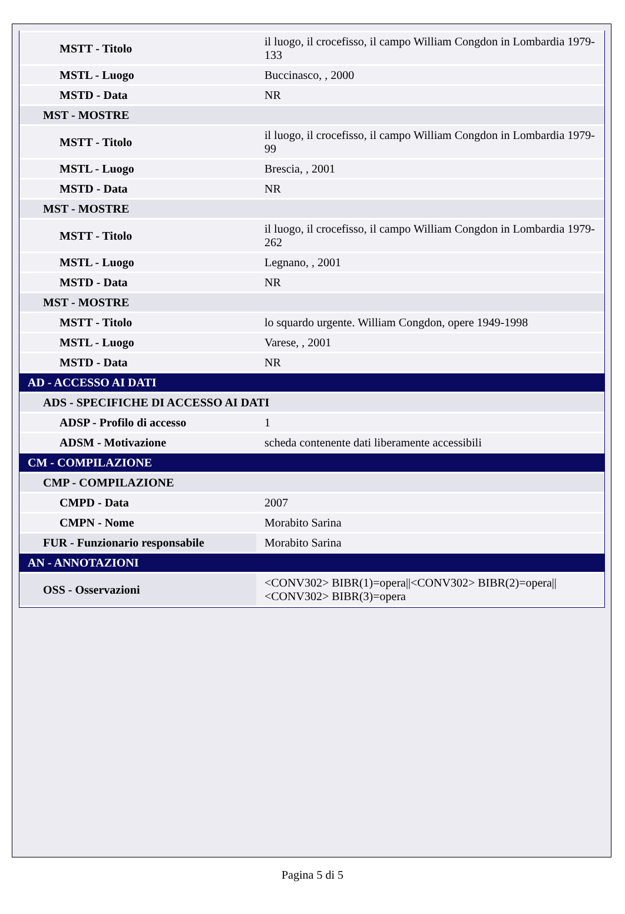| MSTT - Titolo | il luogo, il crocefisso, il campo William Congdon in Lombardia 1979-133 |
| MSTL - Luogo | Buccinasco, , 2000 |
| MSTD - Data | NR |
| MST - MOSTRE | |
| MSTT - Titolo | il luogo, il crocefisso, il campo William Congdon in Lombardia 1979-99 |
| MSTL - Luogo | Brescia, , 2001 |
| MSTD - Data | NR |
| MST - MOSTRE | |
| MSTT - Titolo | il luogo, il crocefisso, il campo William Congdon in Lombardia 1979-262 |
| MSTL - Luogo | Legnano, , 2001 |
| MSTD - Data | NR |
| MST - MOSTRE | |
| MSTT - Titolo | lo squardo urgente. William Congdon, opere 1949-1998 |
| MSTL - Luogo | Varese, , 2001 |
| MSTD - Data | NR |
| AD - ACCESSO AI DATI | |
| ADS - SPECIFICHE DI ACCESSO AI DATI | |
| ADSP - Profilo di accesso | 1 |
| ADSM - Motivazione | scheda contenente dati liberamente accessibili |
| CM - COMPILAZIONE | |
| CMP - COMPILAZIONE | |
| CMPD - Data | 2007 |
| CMPN - Nome | Morabito Sarina |
| FUR - Funzionario responsabile | Morabito Sarina |
| AN - ANNOTAZIONI | |
| OSS - Osservazioni | <CONV302> BIBR(1)=opera//<CONV302> BIBR(2)=opera//<CONV302> BIBR(3)=opera |
Pagina 5 di 5